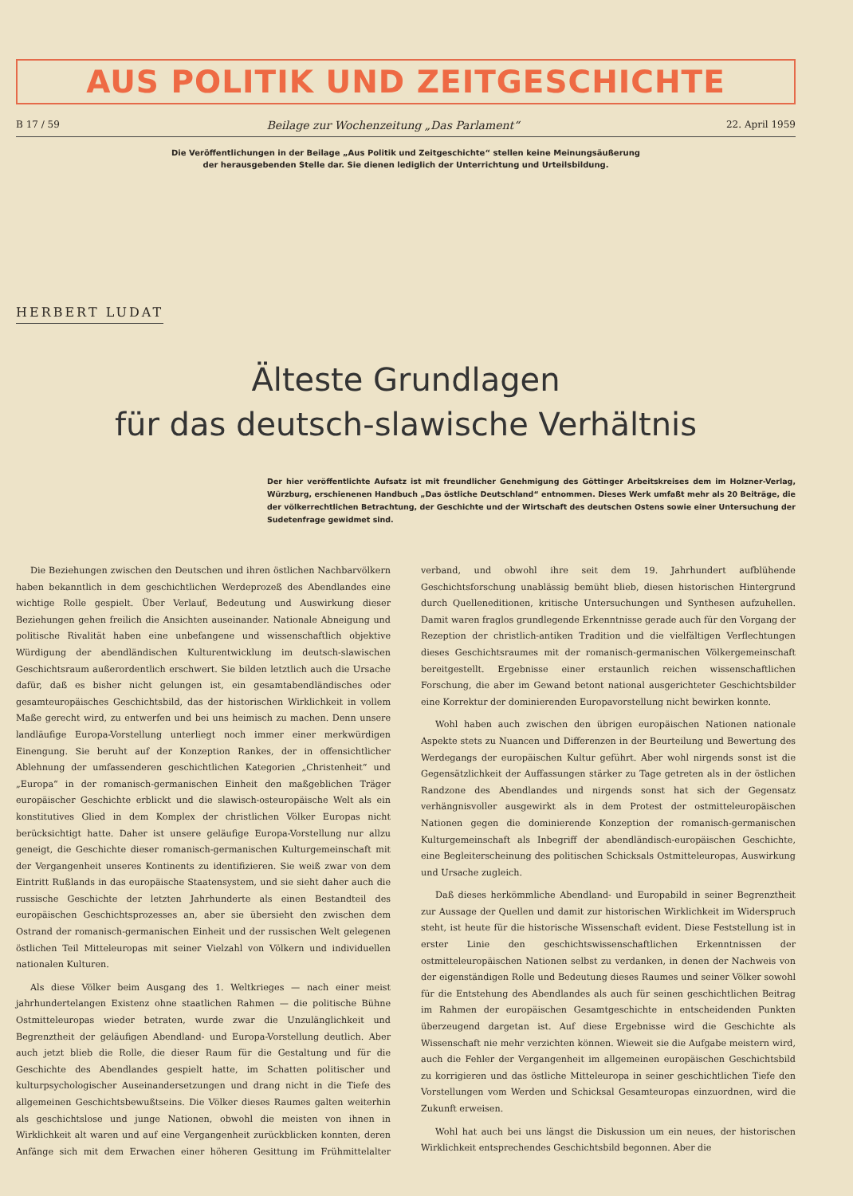AUS POLITIK UND ZEITGESCHICHTE
B 17 / 59 Beilage zur Wochenzeitung „Das Parlament“22. April 1959
Die Veröffentlichungen in der Beilage „Aus Politik und Zeitgeschichte“ stellen keine Meinungsäußerung
der herausgebenden Stelle dar. Sie dienen lediglich der Unterrichtung und Urteilsbildung.
HERBERT LUDAT
Älteste Grundlagen
für das deutsch-slawische Verhältnis
Der hier veröffentlichte Aufsatz ist mit freundlicher Genehmigung des Göttinger Arbeitskreises dem im Holzner-Verlag, Würzburg, erschienenen Handbuch „Das östliche Deutschland“ entnommen. Dieses Werk umfaßt mehr als 20 Beiträge, die der völkerrechtlichen Betrachtung, der Geschichte und der Wirtschaft des deutschen Ostens sowie einer Untersuchung der Sudetenfrage gewidmet sind.
Die Beziehungen zwischen den Deutschen und ihren östlichen Nachbarvölkern haben bekanntlich in dem geschichtlichen Werdeprozeß des Abendlandes eine wichtige Rolle gespielt. Über Verlauf, Bedeutung und Auswirkung dieser Beziehungen gehen freilich die Ansichten auseinander. Nationale Abneigung und politische Rivalität haben eine unbefangene und wissenschaftlich objektive Würdigung der abendländischen Kulturentwicklung im deutsch-slawischen Geschichtsraum außerordentlich erschwert. Sie bilden letztlich auch die Ursache dafür, daß es bisher nicht gelungen ist, ein gesamtabendländisches oder gesamteuropäisches Geschichtsbild, das der historischen Wirklichkeit in vollem Maße gerecht wird, zu entwerfen und bei uns heimisch zu machen. Denn unsere landläufige Europa-Vorstellung unterliegt noch immer einer merkwürdigen Einengung. Sie beruht auf der Konzeption Rankes, der in offensichtlicher Ablehnung der umfassenderen geschichtlichen Kategorien „Christenheit“ und „Europa“ in der romanisch-germanischen Einheit den maßgeblichen Träger europäischer Geschichte erblickt und die slawisch-osteuropäische Welt als ein konstitutives Glied in dem Komplex der christlichen Völker Europas nicht berücksichtigt hatte. Daher ist unsere geläufige Europa-Vorstellung nur allzu geneigt, die Geschichte dieser romanisch-germanischen Kulturgemeinschaft mit der Vergangenheit unseres Kontinents zu identifizieren. Sie weiß zwar von dem Eintritt Rußlands in das europäische Staatensystem, und sie sieht daher auch die russische Geschichte der letzten Jahrhunderte als einen Bestandteil des europäischen Geschichtsprozesses an, aber sie übersieht den zwischen dem Ostrand der romanisch-germanischen Einheit und der russischen Welt gelegenen östlichen Teil Mitteleuropas mit seiner Vielzahl von Völkern und individuellen nationalen Kulturen.
Als diese Völker beim Ausgang des 1. Weltkrieges — nach einer meist jahrhundertelangen Existenz ohne staatlichen Rahmen — die politische Bühne Ostmitteleuropas wieder betraten, wurde zwar die Unzulänglichkeit und Begrenztheit der geläufigen Abendland- und Europa-Vorstellung deutlich. Aber auch jetzt blieb die Rolle, die dieser Raum für die Gestaltung und für die Geschichte des Abendlandes gespielt hatte, im Schatten politischer und kulturpsychologischer Auseinandersetzungen und drang nicht in die Tiefe des allgemeinen Geschichtsbewußtseins. Die Völker dieses Raumes galten weiterhin als geschichtslose und junge Nationen, obwohl die meisten von ihnen in Wirklichkeit alt waren und auf eine Vergangenheit zurückblicken konnten, deren Anfänge sich mit dem Erwachen einer höheren Gesittung im Frühmittelalter verband, und obwohl ihre seit dem 19. Jahrhundert aufblühende Geschichtsforschung unablässig bemüht blieb, diesen historischen Hintergrund durch Quelleneditionen, kritische Untersuchungen und Synthesen aufzuhellen. Damit waren fraglos grundlegende Erkenntnisse gerade auch für den Vorgang der Rezeption der christlich-antiken Tradition und die vielfältigen Verflechtungen dieses Geschichtsraumes mit der romanisch-germanischen Völkergemeinschaft bereitgestellt. Ergebnisse einer erstaunlich reichen wissenschaftlichen Forschung, die aber im Gewand betont national ausgerichteter Geschichtsbilder eine Korrektur der dominierenden Europavorstellung nicht bewirken konnte.
Wohl haben auch zwischen den übrigen europäischen Nationen nationale Aspekte stets zu Nuancen und Differenzen in der Beurteilung und Bewertung des Werdegangs der europäischen Kultur geführt. Aber wohl nirgends sonst ist die Gegensätzlichkeit der Auffassungen stärker zu Tage getreten als in der östlichen Randzone des Abendlandes und nirgends sonst hat sich der Gegensatz verhängnisvoller ausgewirkt als in dem Protest der ostmitteleuropäischen Nationen gegen die dominierende Konzeption der romanisch-germanischen Kulturgemeinschaft als Inbegriff der abendländisch-europäischen Geschichte, eine Begleiterscheinung des politischen Schicksals Ostmitteleuropas, Auswirkung und Ursache zugleich.
Daß dieses herkömmliche Abendland- und Europabild in seiner Begrenztheit zur Aussage der Quellen und damit zur historischen Wirklichkeit im Widerspruch steht, ist heute für die historische Wissenschaft evident. Diese Feststellung ist in erster Linie den geschichtswissenschaftlichen Erkenntnissen der ostmitteleuropäischen Nationen selbst zu verdanken, in denen der Nachweis von der eigenständigen Rolle und Bedeutung dieses Raumes und seiner Völker sowohl für die Entstehung des Abendlandes als auch für seinen geschichtlichen Beitrag im Rahmen der europäischen Gesamtgeschichte in entscheidenden Punkten überzeugend dargetan ist. Auf diese Ergebnisse wird die Geschichte als Wissenschaft nie mehr verzichten können. Wieweit sie die Aufgabe meistern wird, auch die Fehler der Vergangenheit im allgemeinen europäischen Geschichtsbild zu korrigieren und das östliche Mitteleuropa in seiner geschichtlichen Tiefe den Vorstellungen vom Werden und Schicksal Gesamteuropas einzuordnen, wird die Zukunft erweisen.
Wohl hat auch bei uns längst die Diskussion um ein neues, der historischen Wirklichkeit entsprechendes Geschichtsbild begonnen. Aber die